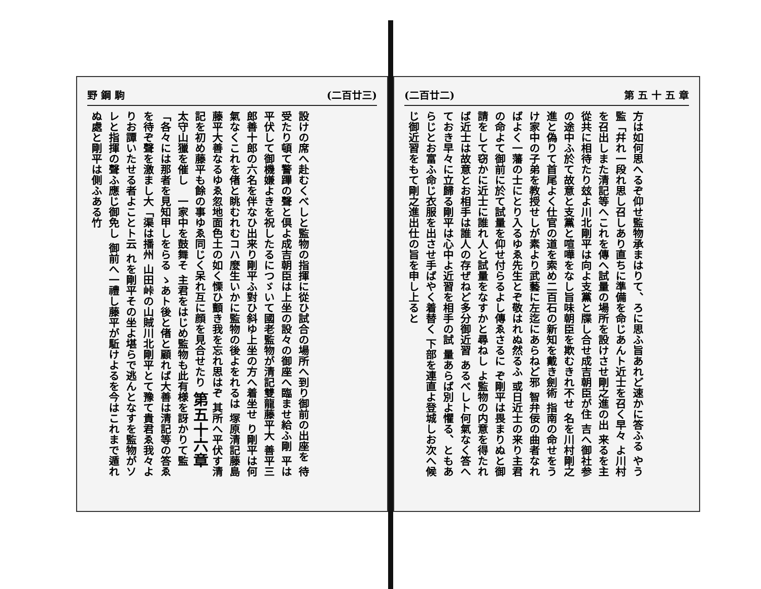(二百廿二) 第 五 十 五 章
方は如何思へるぞ仰せ監物承まはりて、ろに思ふ旨あれど速かに答ふる やう監「幷れ一段れ思し召しあり直ちに準備を命じあんト近士を召く早々 よ川村を召出しまた清記等へこれを傳へ試量の場所を設けさせ剛之進の出 来るを主從共に相待たり玆よ川北剛平は向よ支黨と牒し合せ成吉朝臣が住 吉へ御社参の途中ふ於て故意と支黨と喧嘩をなし旨味朝臣を欺むきれ不せ 名を川村剛之進と偽りて首尾よく仕官の道を索め二百石の新知を戴き劍術 指南の命せをうけ家中の子弟を教授せしが素より武藝に左迄にあらねど邪 智弁佞の曲者なればよく一藩の士にとり入るゆゑ先生とぞ敬はれぬ然るふ 或日近士の来り主君の命よて御前に於て試量を仰せ付らるよし傳ゑさるに ぞ剛平は畏まりぬと御請をして窃かに近士に誰れ人と試量をなすかと尋ねし よ監物の内意を得たれば近士は故意とお相手は誰人の存ぜねど多分御近習 あるべしト何氣なく答へておき早々に立歸る剛平は心中よ近習を相手の試 量あらば別よ懼る、ともあらじとお富ふ命じ衣服を出させ手ばやく着替く 下部を連直よ登城しお次へ候じ御近習をもて剛之進出仕の旨を申し上ると
野 鋼 駒 (二百廿三)
設けの席へ赴むくべしと監物の指揮に從ひ試合の場所へ到り御前の出座を 待受たり頓て警蹕の聲と倶よ成吉朝臣は上坐の設々の御座へ臨ませ給ふ剛 平は平伏して御機嫌よきを祝したるにつゞいて國老監物が清記雙龍藤平大 善平三郎善十郎の六名を伴なひ出来り剛平ふ對ひ斜ゆ上坐の方へ着坐せ り剛平は何氣なくこれを偖と眺むれむコハ麼生いかに監物の後よをれるは 塚原清記藤島藤平大善なるゆゑ忽地面色土の如く慄ひ顫き我を忘れ思はぞ 其所へ平伏す清記を初め藤平も餘の事ゆゑ同じく呆れ互に顔を見合せたり 第五十六章　太守山獵を催し　一家中を鼓舞そ 主君をはじめ監物も此有様を訝かりて監「各々には那者を見知甲しをらる ゝあト後と偖と顧れば大善は清記等の答ゑを待ぞ聲を激まし大「渠は播州 山田峠の山賊川北剛平とて豫て貴君ゑ我々よりお譚いたせる者よことト云 れを剛平その坐よ堪らで逃んとなすを監物がソレと指揮の聲ふ應じ御免し 御前へ一禮し藤平が駈けよるを今はこれまで遁れぬ處と剛平は側ふある竹